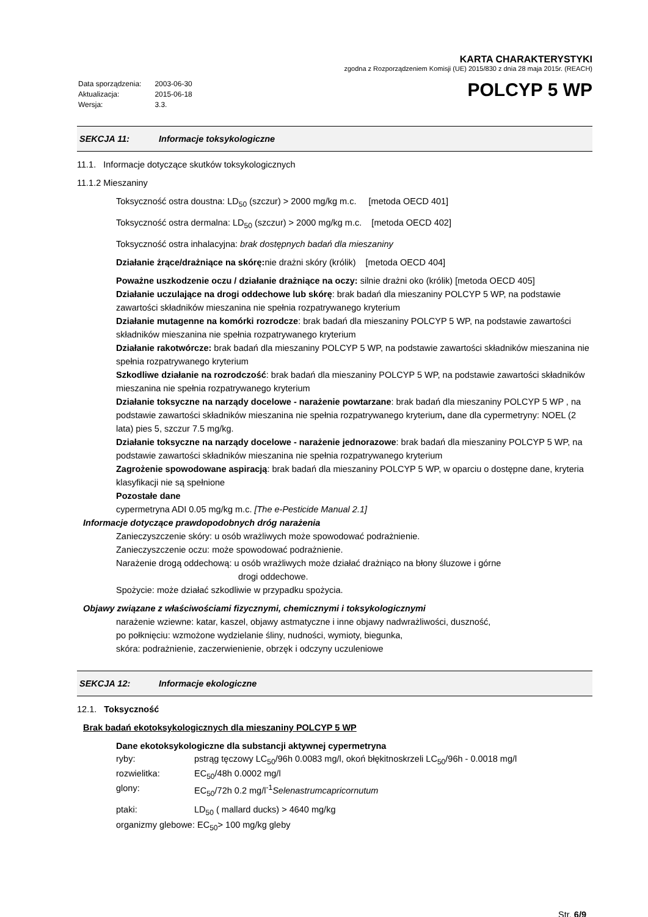| Data sporządzenia: | 2003-06-30 |
| Aktualizacja: | 2015-06-18 |
| Wersja: | 3.3. |
KARTA CHARAKTERYSTYKI
zgodna z Rozporządzeniem Komisji (UE) 2015/830 z dnia 28 maja 2015r. (REACH)
POLCYP 5 WP
SEKCJA 11: Informacje toksykologiczne
11.1. Informacje dotyczące skutków toksykologicznych
11.1.2 Mieszaniny
Toksyczność ostra doustna: LD<sub>50</sub> (szczur) > 2000 mg/kg m.c. [metoda OECD 401]
Toksyczność ostra dermalna: LD<sub>50</sub> (szczur) > 2000 mg/kg m.c. [metoda OECD 402]
Toksyczność ostra inhalacyjna: brak dostępnych badań dla mieszaniny
Działanie żrące/drażniące na skórę: nie drażni skóry (królik) [metoda OECD 404]
Poważne uszkodzenie oczu / działanie drażniące na oczy: silnie drażni oko (królik) [metoda OECD 405]
Działanie uczulające na drogi oddechowe lub skórę: brak badań dla mieszaniny POLCYP 5 WP, na podstawie zawartości składników mieszanina nie spełnia rozpatrywanego kryterium
Działanie mutagenne na komórki rozrodcze: brak badań dla mieszaniny POLCYP 5 WP, na podstawie zawartości składników mieszanina nie spełnia rozpatrywanego kryterium
Działanie rakotwórcze: brak badań dla mieszaniny POLCYP 5 WP, na podstawie zawartości składników mieszanina nie spełnia rozpatrywanego kryterium
Szkodliwe działanie na rozrodczość: brak badań dla mieszaniny POLCYP 5 WP, na podstawie zawartości składników mieszanina nie spełnia rozpatrywanego kryterium
Działanie toksyczne na narządy docelowe - narażenie powtarzane: brak badań dla mieszaniny POLCYP 5 WP , na podstawie zawartości składników mieszanina nie spełnia rozpatrywanego kryterium, dane dla cypermetryny: NOEL (2 lata) pies 5, szczur 7.5 mg/kg.
Działanie toksyczne na narządy docelowe - narażenie jednorazowe: brak badań dla mieszaniny POLCYP 5 WP, na podstawie zawartości składników mieszanina nie spełnia rozpatrywanego kryterium
Zagrożenie spowodowane aspiracją: brak badań dla mieszaniny POLCYP 5 WP, w oparciu o dostępne dane, kryteria klasyfikacji nie są spełnione
Pozostałe dane
cypermetryna ADI 0.05 mg/kg m.c. [The e-Pesticide Manual 2.1]
Informacje dotyczące prawdopodobnych dróg narażenia
Zanieczyszczenie skóry: u osób wrażliwych może spowodować podrażnienie.
Zanieczyszczenie oczu: może spowodować podrażnienie.
Narażenie drogą oddechową: u osób wrażliwych może działać drażniąco na błony śluzowe i górne
drogi oddechowe.
Spożycie: może działać szkodliwie w przypadku spożycia.
Objawy związane z właściwościami fizycznymi, chemicznymi i toksykologicznymi
narażenie wziewne: katar, kaszel, objawy astmatyczne i inne objawy nadwrażliwości, duszność,
po połknięciu: wzmożone wydzielanie śliny, nudności, wymioty, biegunka,
skóra: podrażnienie, zaczerwienienie, obrzęk i odczyny uczuleniowe
SEKCJA 12: Informacje ekologiczne
12.1. Toksyczność
Brak badań ekotoksykologicznych dla mieszaniny POLCYP 5 WP
Dane ekotoksykologiczne dla substancji aktywnej cypermetryna
| ryby: | pstrąg tęczowy LC<sub>50</sub>/96h 0.0083 mg/l, okoń błękitnoskrzeli LC<sub>50</sub>/96h - 0.0018 mg/l |
| rozwielitka: | EC<sub>50</sub>/48h 0.0002 mg/l |
| glony: | EC<sub>50</sub>/72h 0.2 mg/l<sup>-1</sup> Selenastrumcapricornutum |
| ptaki: | LD<sub>50</sub> ( mallard ducks) > 4640 mg/kg |
organizmy glebowe: EC<sub>50</sub>> 100 mg/kg gleby
Str. 6/9